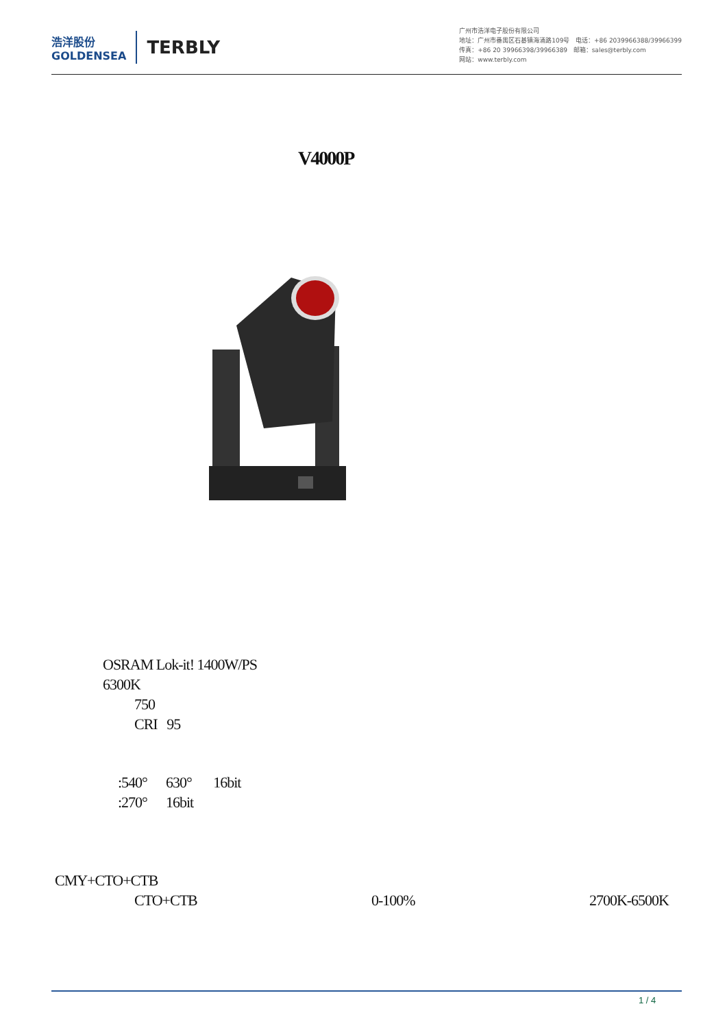浩洋股份
GOLDENSEA
TERBLY
广州市浩洋电子股份有限公司
地址：广州市番禺区石碁镇海涌路109号 电话：+86 2039966388/39966399
传真：+86 20 39966398/39966389 邮箱：sales@terbly.com
网站：www.terbly.com
V4000P
OSRAM Lok-it! 1400W/PS
6300K
750
CRI 95
:540° 630° 16bit
:270° 16bit
CMY+CTO+CTB
CTO+CTB 0-100% 2700K-6500K
1 / 4